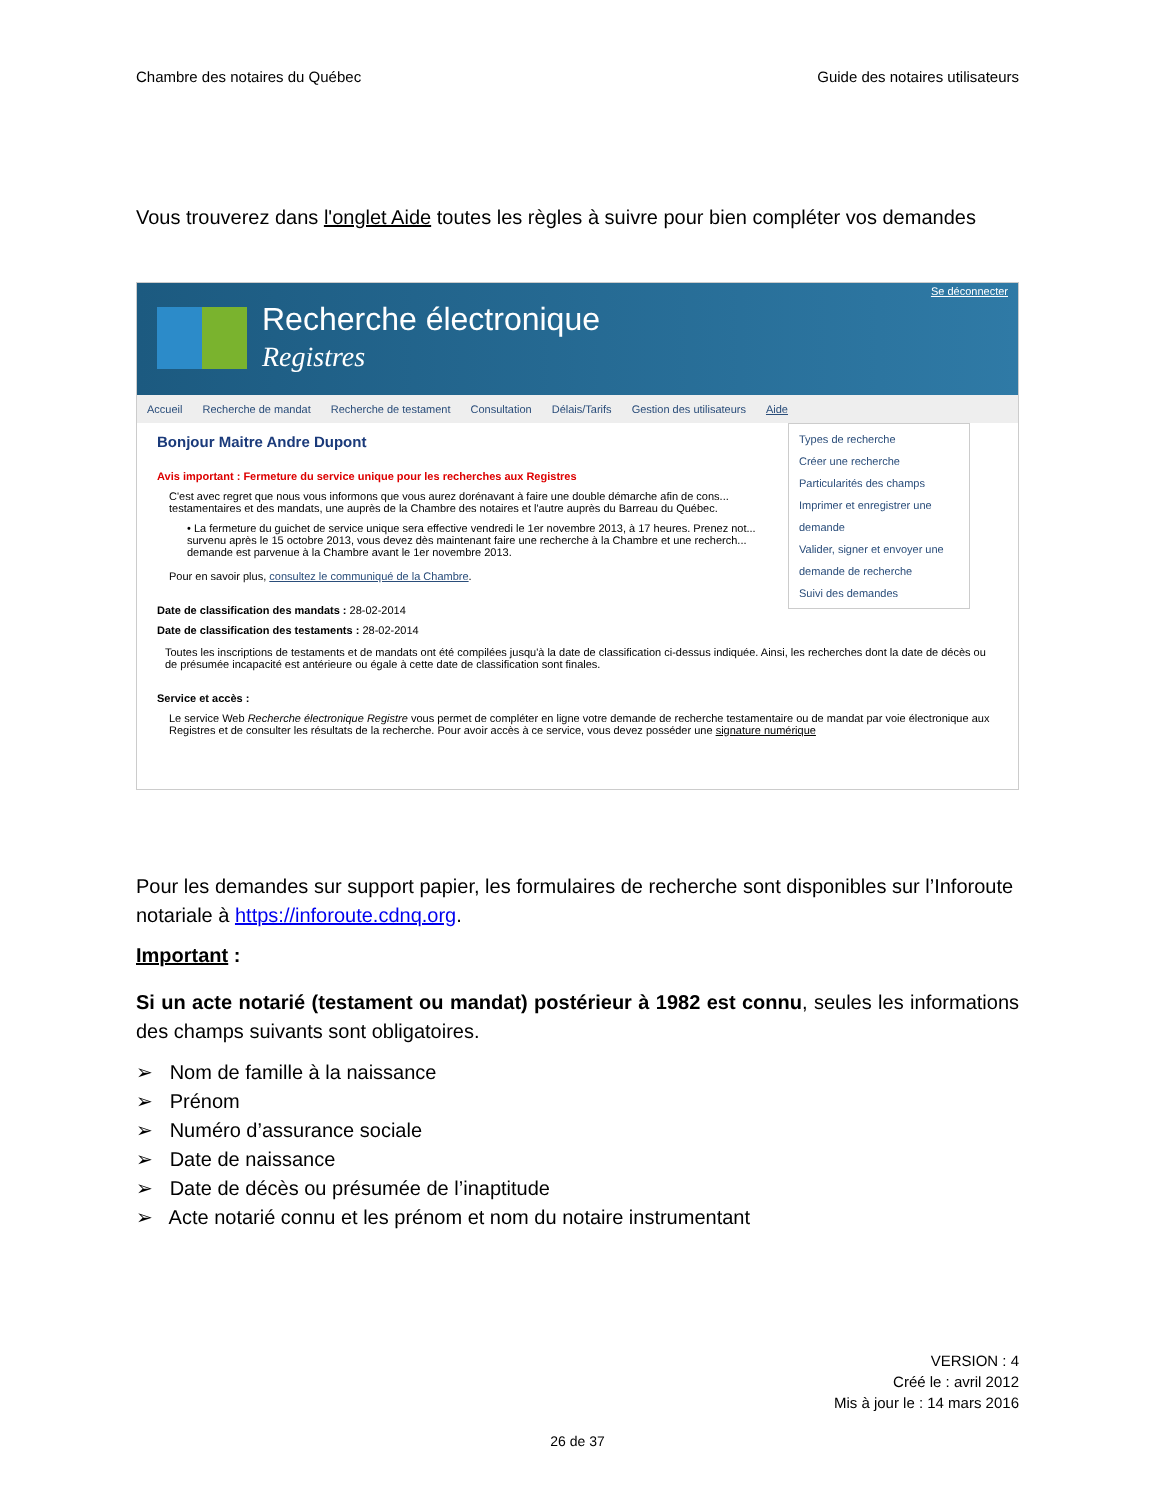Chambre des notaires du Québec Guide des notaires utilisateurs
Vous trouverez dans l'onglet Aide toutes les règles à suivre pour bien compléter vos demandes
Recherche électronique
Registres
Se déconnecter
Accueil Recherche de mandat Recherche de testament Consultation Délais/Tarifs Gestion des utilisateurs Aide
Types de recherche
Créer une recherche
Particularités des champs
Imprimer et enregistrer une demande
Valider, signer et envoyer une demande de recherche
Suivi des demandes
Bonjour Maitre Andre Dupont
Avis important : Fermeture du service unique pour les recherches aux Registres
C'est avec regret que nous vous informons que vous aurez dorénavant à faire une double démarche afin de cons... testamentaires et des mandats, une auprès de la Chambre des notaires et l'autre auprès du Barreau du Québec.
• La fermeture du guichet de service unique sera effective vendredi le 1er novembre 2013, à 17 heures. Prenez not... survenu après le 15 octobre 2013, vous devez dès maintenant faire une recherche à la Chambre et une recherch... demande est parvenue à la Chambre avant le 1er novembre 2013.
Pour en savoir plus, consultez le communiqué de la Chambre.
Date de classification des mandats : 28-02-2014
Date de classification des testaments : 28-02-2014
Toutes les inscriptions de testaments et de mandats ont été compilées jusqu'à la date de classification ci-dessus indiquée. Ainsi, les recherches dont la date de décès ou de présumée incapacité est antérieure ou égale à cette date de classification sont finales.
Service et accès :
Le service Web Recherche électronique Registre vous permet de compléter en ligne votre demande de recherche testamentaire ou de mandat par voie électronique aux Registres et de consulter les résultats de la recherche. Pour avoir accès à ce service, vous devez posséder une signature numérique
Pour les demandes sur support papier, les formulaires de recherche sont disponibles sur l’Inforoute notariale à https://inforoute.cdnq.org.
Important :
Si un acte notarié (testament ou mandat) postérieur à 1982 est connu, seules les informations des champs suivants sont obligatoires.
➢ Nom de famille à la naissance
➢ Prénom
➢ Numéro d’assurance sociale
➢ Date de naissance
➢ Date de décès ou présumée de l’inaptitude
➢ Acte notarié connu et les prénom et nom du notaire instrumentant
VERSION : 4
Créé le : avril 2012
Mis à jour le : 14 mars 2016
26 de 37